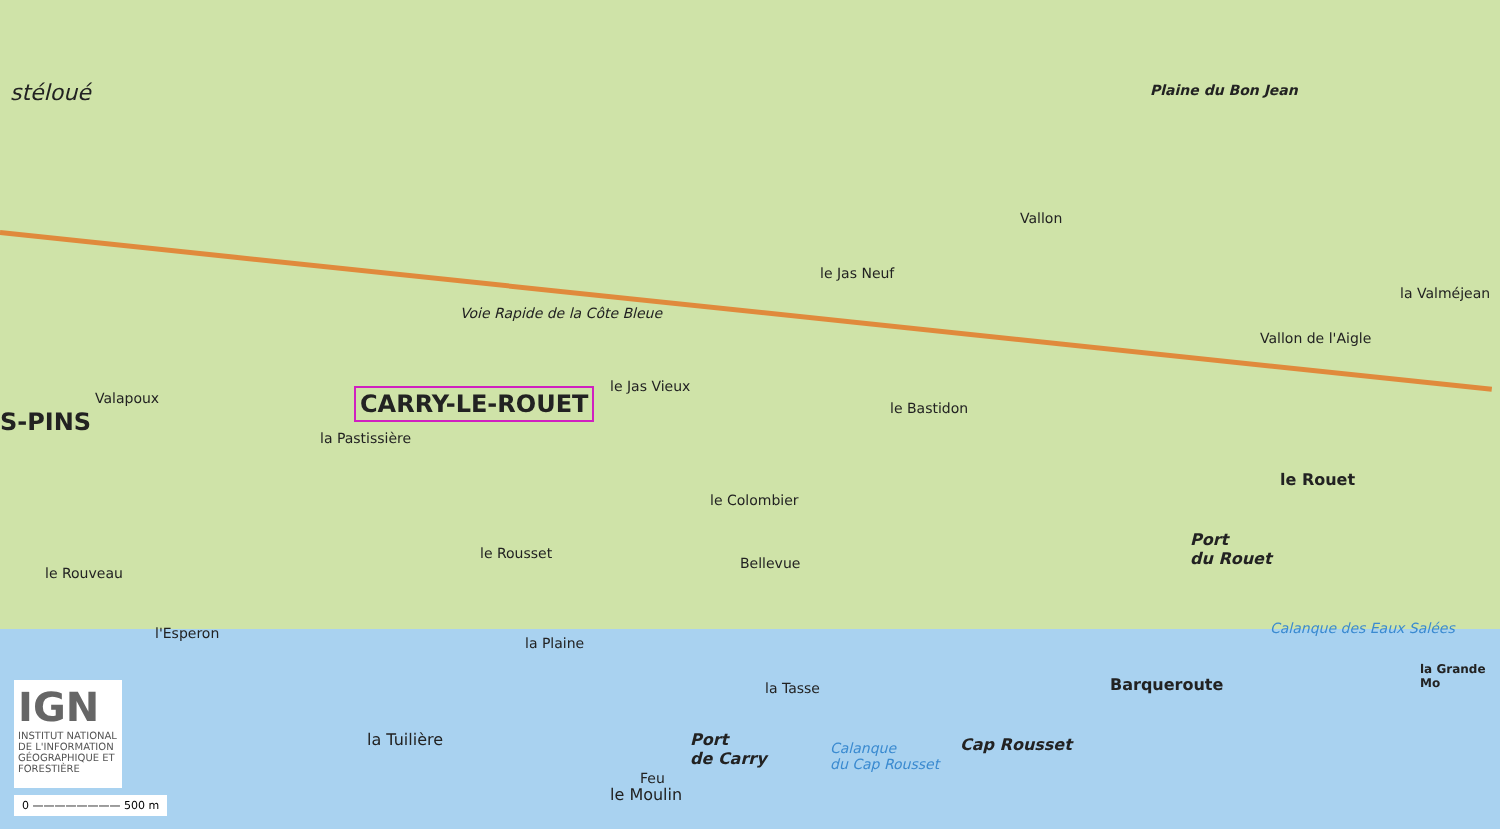stéloué Plaine du Bon Jean
Voie Rapide de la Côte Bleue
le Jas Neuf
la Valméjean
Vallon
Vallon de l'Aigle
Valapoux CARRY-LE-ROUET
S-PINS
le Jas Vieux
le Bastidon
la Pastissière
le Rouet
le Colombier
le Rousset
Bellevue
Port
du Rouet
le Rouveau
l'Esperon
la Plaine
Barqueroute
la Tasse
Calanque des Eaux Salées
la Grande Mo
la Tuilière
Port
de Carry
Calanque
du Cap Rousset
Cap Rousset
Feu
le Moulin
IGN
INSTITUT NATIONAL DE L'INFORMATION GÉOGRAPHIQUE ET FORESTIÈRE
0 ———————— 500 m